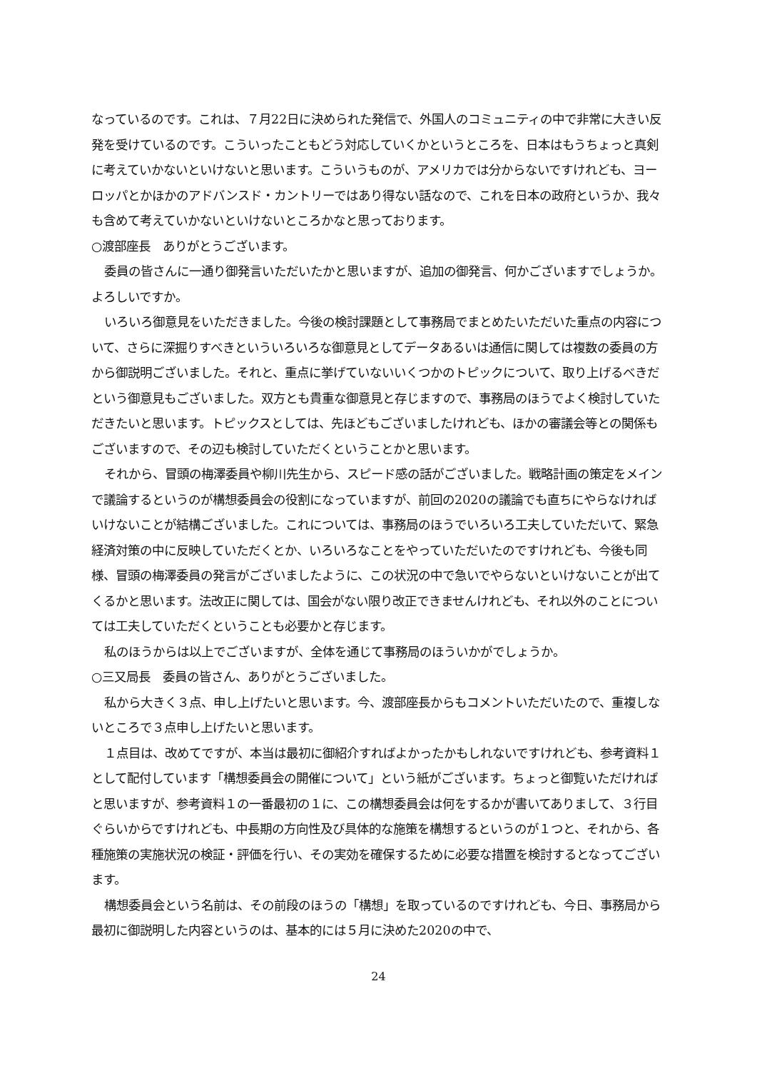なっているのです。これは、７月22日に決められた発信で、外国人のコミュニティの中で非常に大きい反発を受けているのです。こういったこともどう対応していくかというところを、日本はもうちょっと真剣に考えていかないといけないと思います。こういうものが、アメリカでは分からないですけれども、ヨーロッパとかほかのアドバンスド・カントリーではあり得ない話なので、これを日本の政府というか、我々も含めて考えていかないといけないところかなと思っております。
○渡部座長　ありがとうございます。
委員の皆さんに一通り御発言いただいたかと思いますが、追加の御発言、何かございますでしょうか。よろしいですか。
いろいろ御意見をいただきました。今後の検討課題として事務局でまとめたいただいた重点の内容について、さらに深掘りすべきといういろいろな御意見としてデータあるいは通信に関しては複数の委員の方から御説明ございました。それと、重点に挙げていないいくつかのトピックについて、取り上げるべきだという御意見もございました。双方とも貴重な御意見と存じますので、事務局のほうでよく検討していただきたいと思います。トピックスとしては、先ほどもございましたけれども、ほかの審議会等との関係もございますので、その辺も検討していただくということかと思います。
それから、冒頭の梅澤委員や柳川先生から、スピード感の話がございました。戦略計画の策定をメインで議論するというのが構想委員会の役割になっていますが、前回の2020の議論でも直ちにやらなければいけないことが結構ございました。これについては、事務局のほうでいろいろ工夫していただいて、緊急経済対策の中に反映していただくとか、いろいろなことをやっていただいたのですけれども、今後も同様、冒頭の梅澤委員の発言がございましたように、この状況の中で急いでやらないといけないことが出てくるかと思います。法改正に関しては、国会がない限り改正できませんけれども、それ以外のことについては工夫していただくということも必要かと存じます。
私のほうからは以上でございますが、全体を通じて事務局のほういかがでしょうか。
○三又局長　委員の皆さん、ありがとうございました。
私から大きく３点、申し上げたいと思います。今、渡部座長からもコメントいただいたので、重複しないところで３点申し上げたいと思います。
１点目は、改めてですが、本当は最初に御紹介すればよかったかもしれないですけれども、参考資料１として配付しています「構想委員会の開催について」という紙がございます。ちょっと御覧いただければと思いますが、参考資料１の一番最初の１に、この構想委員会は何をするかが書いてありまして、３行目ぐらいからですけれども、中長期の方向性及び具体的な施策を構想するというのが１つと、それから、各種施策の実施状況の検証・評価を行い、その実効を確保するために必要な措置を検討するとなってございます。
構想委員会という名前は、その前段のほうの「構想」を取っているのですけれども、今日、事務局から最初に御説明した内容というのは、基本的には５月に決めた2020の中で、
24